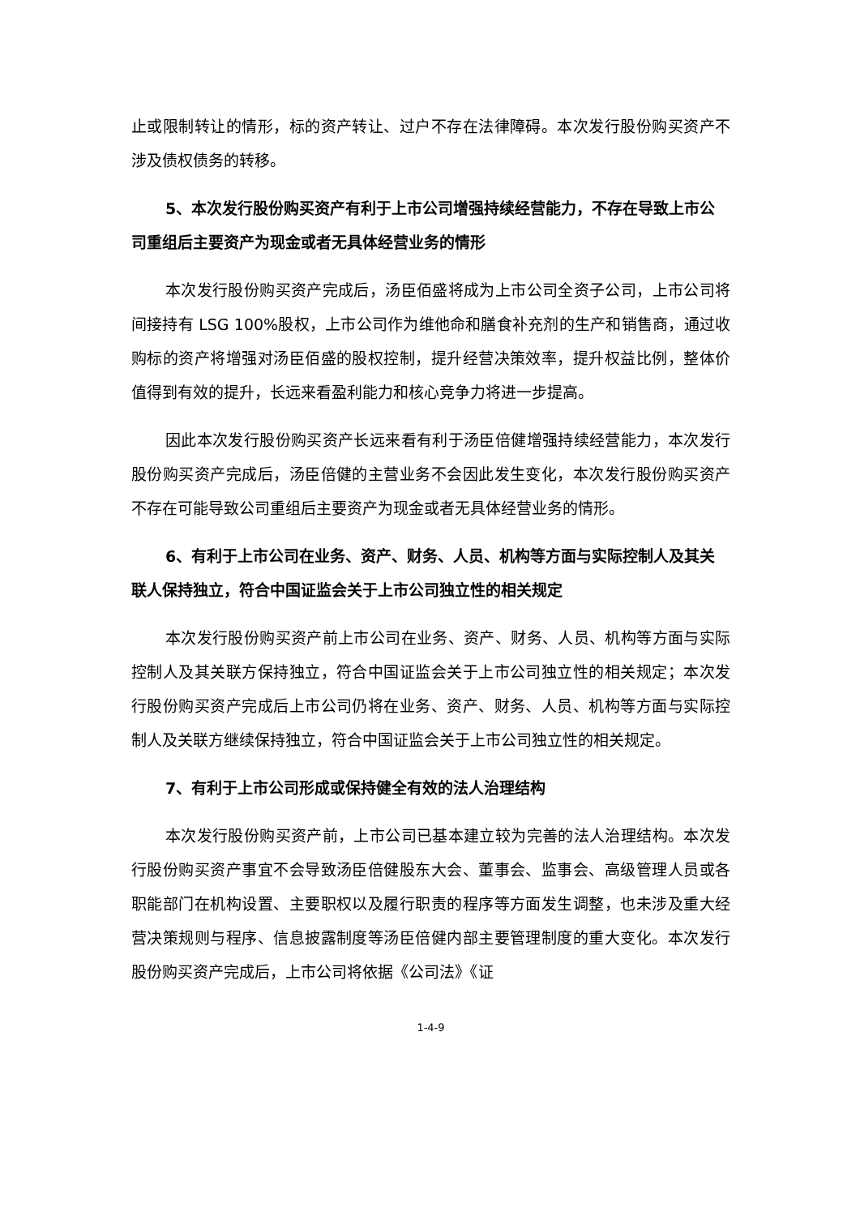止或限制转让的情形，标的资产转让、过户不存在法律障碍。本次发行股份购买资产不涉及债权债务的转移。
5、本次发行股份购买资产有利于上市公司增强持续经营能力，不存在导致上市公司重组后主要资产为现金或者无具体经营业务的情形
本次发行股份购买资产完成后，汤臣佰盛将成为上市公司全资子公司，上市公司将间接持有 LSG 100%股权，上市公司作为维他命和膳食补充剂的生产和销售商，通过收购标的资产将增强对汤臣佰盛的股权控制，提升经营决策效率，提升权益比例，整体价值得到有效的提升，长远来看盈利能力和核心竞争力将进一步提高。
因此本次发行股份购买资产长远来看有利于汤臣倍健增强持续经营能力，本次发行股份购买资产完成后，汤臣倍健的主营业务不会因此发生变化，本次发行股份购买资产不存在可能导致公司重组后主要资产为现金或者无具体经营业务的情形。
6、有利于上市公司在业务、资产、财务、人员、机构等方面与实际控制人及其关联人保持独立，符合中国证监会关于上市公司独立性的相关规定
本次发行股份购买资产前上市公司在业务、资产、财务、人员、机构等方面与实际控制人及其关联方保持独立，符合中国证监会关于上市公司独立性的相关规定；本次发行股份购买资产完成后上市公司仍将在业务、资产、财务、人员、机构等方面与实际控制人及关联方继续保持独立，符合中国证监会关于上市公司独立性的相关规定。
7、有利于上市公司形成或保持健全有效的法人治理结构
本次发行股份购买资产前，上市公司已基本建立较为完善的法人治理结构。本次发行股份购买资产事宜不会导致汤臣倍健股东大会、董事会、监事会、高级管理人员或各职能部门在机构设置、主要职权以及履行职责的程序等方面发生调整，也未涉及重大经营决策规则与程序、信息披露制度等汤臣倍健内部主要管理制度的重大变化。本次发行股份购买资产完成后，上市公司将依据《公司法》《证
1-4-9